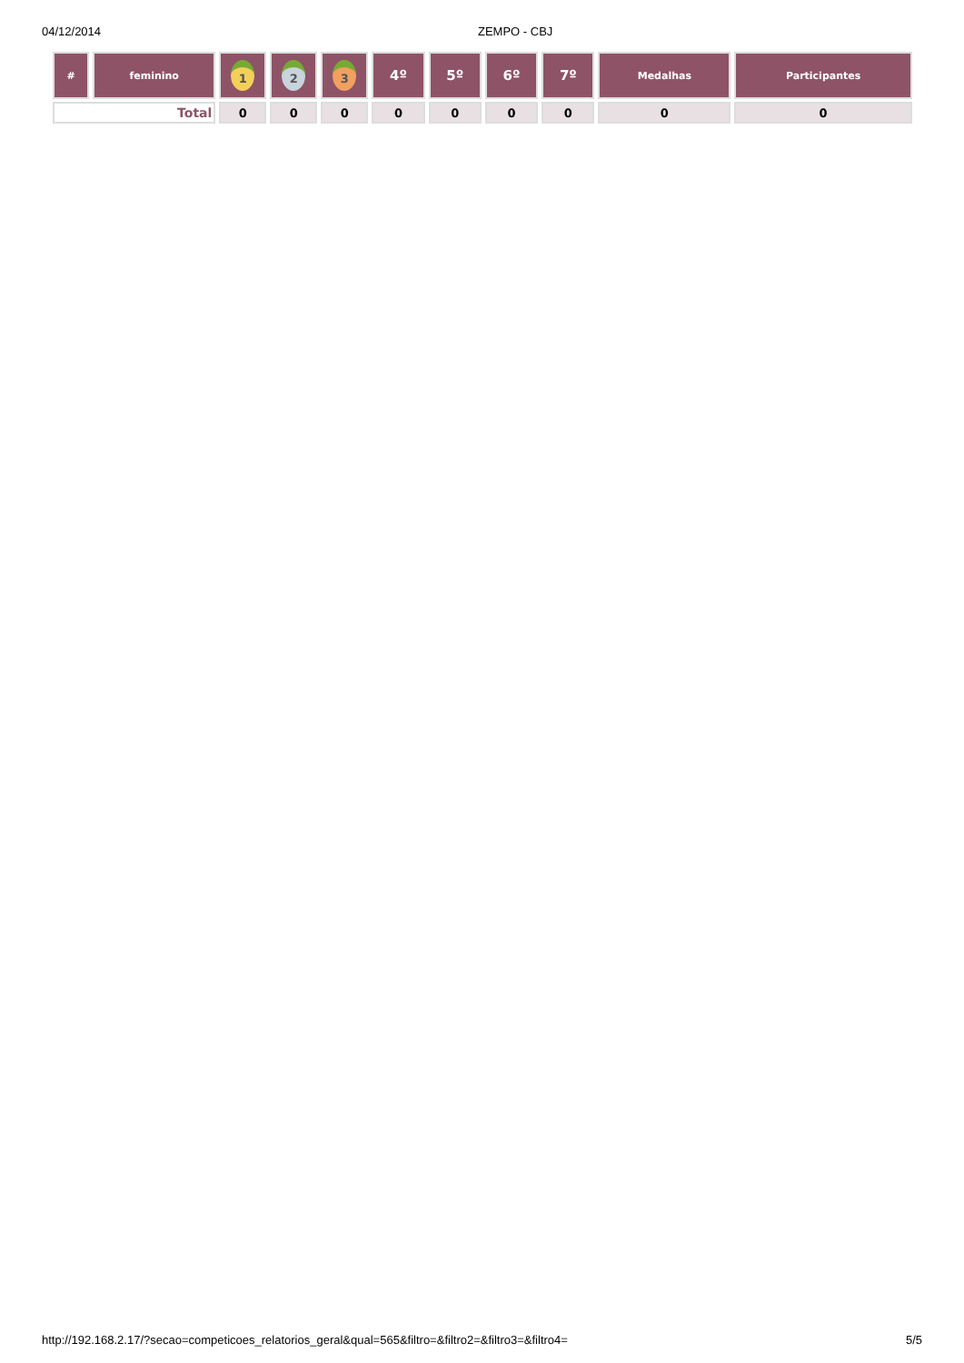04/12/2014 ZEMPO - CBJ
| # | feminino | 1 | 2 | 3 | 4º | 5º | 6º | 7º | Medalhas | Participantes |
| --- | --- | --- | --- | --- | --- | --- | --- | --- | --- | --- |
| Total | | 0 | 0 | 0 | 0 | 0 | 0 | 0 | 0 | 0 |
http://192.168.2.17/?secao=competicoes_relatorios_geral&qual=565&filtro=&filtro2=&filtro3=&filtro4=
5/5